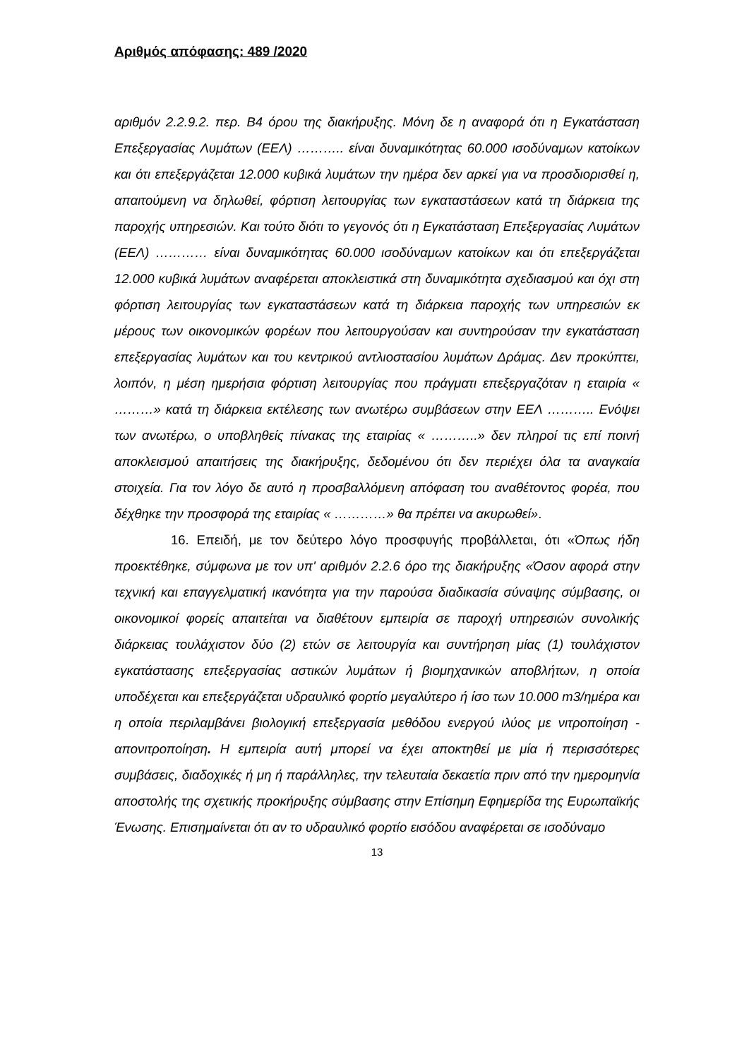Αριθμός απόφασης: 489 /2020
αριθμόν 2.2.9.2. περ. Β4 όρου της διακήρυξης. Μόνη δε η αναφορά ότι η Εγκατάσταση Επεξεργασίας Λυμάτων (ΕΕΛ) ……….. είναι δυναμικότητας 60.000 ισοδύναμων κατοίκων και ότι επεξεργάζεται 12.000 κυβικά λυμάτων την ημέρα δεν αρκεί για να προσδιορισθεί η, απαιτούμενη να δηλωθεί, φόρτιση λειτουργίας των εγκαταστάσεων κατά τη διάρκεια της παροχής υπηρεσιών. Και τούτο διότι το γεγονός ότι η Εγκατάσταση Επεξεργασίας Λυμάτων (ΕΕΛ) ………… είναι δυναμικότητας 60.000 ισοδύναμων κατοίκων και ότι επεξεργάζεται 12.000 κυβικά λυμάτων αναφέρεται αποκλειστικά στη δυναμικότητα σχεδιασμού και όχι στη φόρτιση λειτουργίας των εγκαταστάσεων κατά τη διάρκεια παροχής των υπηρεσιών εκ μέρους των οικονομικών φορέων που λειτουργούσαν και συντηρούσαν την εγκατάσταση επεξεργασίας λυμάτων και του κεντρικού αντλιοστασίου λυμάτων Δράμας. Δεν προκύπτει, λοιπόν, η μέση ημερήσια φόρτιση λειτουργίας που πράγματι επεξεργαζόταν η εταιρία « ………» κατά τη διάρκεια εκτέλεσης των ανωτέρω συμβάσεων στην ΕΕΛ ……….. Ενόψει των ανωτέρω, ο υποβληθείς πίνακας της εταιρίας « ………..» δεν πληροί τις επί ποινή αποκλεισμού απαιτήσεις της διακήρυξης, δεδομένου ότι δεν περιέχει όλα τα αναγκαία στοιχεία. Για τον λόγο δε αυτό η προσβαλλόμενη απόφαση του αναθέτοντος φορέα, που δέχθηκε την προσφορά της εταιρίας « …………» θα πρέπει να ακυρωθεί».
16. Επειδή, με τον δεύτερο λόγο προσφυγής προβάλλεται, ότι «Όπως ήδη προεκτέθηκε, σύμφωνα με τον υπ' αριθμόν 2.2.6 όρο της διακήρυξης «Όσον αφορά στην τεχνική και επαγγελματική ικανότητα για την παρούσα διαδικασία σύναψης σύμβασης, οι οικονομικοί φορείς απαιτείται να διαθέτουν εμπειρία σε παροχή υπηρεσιών συνολικής διάρκειας τουλάχιστον δύο (2) ετών σε λειτουργία και συντήρηση μίας (1) τουλάχιστον εγκατάστασης επεξεργασίας αστικών λυμάτων ή βιομηχανικών αποβλήτων, η οποία υποδέχεται και επεξεργάζεται υδραυλικό φορτίο μεγαλύτερο ή ίσο των 10.000 m3/ημέρα και η οποία περιλαμβάνει βιολογική επεξεργασία μεθόδου ενεργού ιλύος με νιτροποίηση - απονιτροποίηση. Η εμπειρία αυτή μπορεί να έχει αποκτηθεί με μία ή περισσότερες συμβάσεις, διαδοχικές ή μη ή παράλληλες, την τελευταία δεκαετία πριν από την ημερομηνία αποστολής της σχετικής προκήρυξης σύμβασης στην Επίσημη Εφημερίδα της Ευρωπαϊκής Ένωσης. Επισημαίνεται ότι αν το υδραυλικό φορτίο εισόδου αναφέρεται σε ισοδύναμο
13